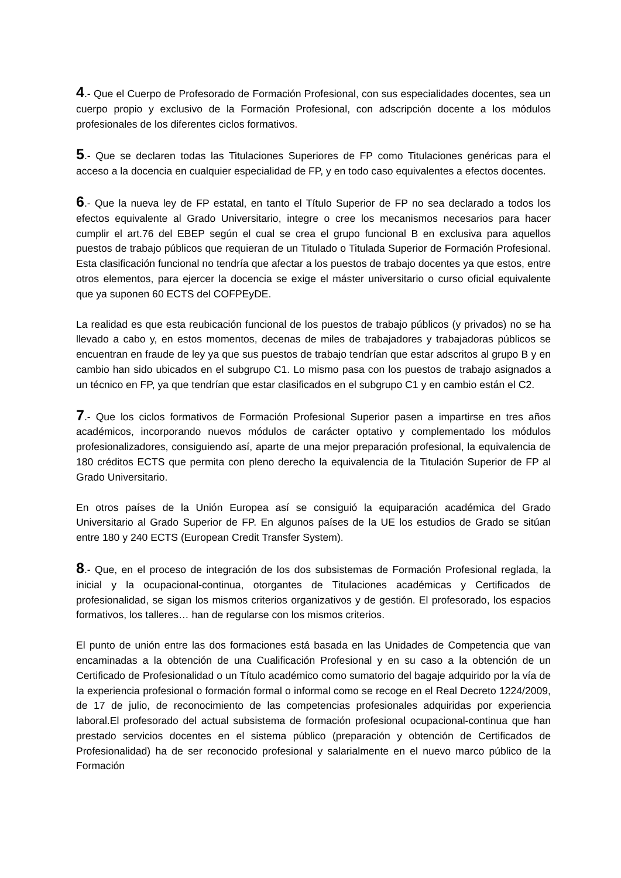4.- Que el Cuerpo de Profesorado de Formación Profesional, con sus especialidades docentes, sea un cuerpo propio y exclusivo de la Formación Profesional, con adscripción docente a los módulos profesionales de los diferentes ciclos formativos.
5.- Que se declaren todas las Titulaciones Superiores de FP como Titulaciones genéricas para el acceso a la docencia en cualquier especialidad de FP, y en todo caso equivalentes a efectos docentes.
6.- Que la nueva ley de FP estatal, en tanto el Título Superior de FP no sea declarado a todos los efectos equivalente al Grado Universitario, integre o cree los mecanismos necesarios para hacer cumplir el art.76 del EBEP según el cual se crea el grupo funcional B en exclusiva para aquellos puestos de trabajo públicos que requieran de un Titulado o Titulada Superior de Formación Profesional. Esta clasificación funcional no tendría que afectar a los puestos de trabajo docentes ya que estos, entre otros elementos, para ejercer la docencia se exige el máster universitario o curso oficial equivalente que ya suponen 60 ECTS del COFPEyDE.
La realidad es que esta reubicación funcional de los puestos de trabajo públicos (y privados) no se ha llevado a cabo y, en estos momentos, decenas de miles de trabajadores y trabajadoras públicos se encuentran en fraude de ley ya que sus puestos de trabajo tendrían que estar adscritos al grupo B y en cambio han sido ubicados en el subgrupo C1. Lo mismo pasa con los puestos de trabajo asignados a un técnico en FP, ya que tendrían que estar clasificados en el subgrupo C1 y en cambio están el C2.
7.- Que los ciclos formativos de Formación Profesional Superior pasen a impartirse en tres años académicos, incorporando nuevos módulos de carácter optativo y complementado los módulos profesionalizadores, consiguiendo así, aparte de una mejor preparación profesional, la equivalencia de 180 créditos ECTS que permita con pleno derecho la equivalencia de la Titulación Superior de FP al Grado Universitario.
En otros países de la Unión Europea así se consiguió la equiparación académica del Grado Universitario al Grado Superior de FP. En algunos países de la UE los estudios de Grado se sitúan entre 180 y 240 ECTS (European Credit Transfer System).
8.- Que, en el proceso de integración de los dos subsistemas de Formación Profesional reglada, la inicial y la ocupacional-continua, otorgantes de Titulaciones académicas y Certificados de profesionalidad, se sigan los mismos criterios organizativos y de gestión. El profesorado, los espacios formativos, los talleres… han de regularse con los mismos criterios.
El punto de unión entre las dos formaciones está basada en las Unidades de Competencia que van encaminadas a la obtención de una Cualificación Profesional y en su caso a la obtención de un Certificado de Profesionalidad o un Título académico como sumatorio del bagaje adquirido por la vía de la experiencia profesional o formación formal o informal como se recoge en el Real Decreto 1224/2009, de 17 de julio, de reconocimiento de las competencias profesionales adquiridas por experiencia laboral.El profesorado del actual subsistema de formación profesional ocupacional-continua que han prestado servicios docentes en el sistema público (preparación y obtención de Certificados de Profesionalidad) ha de ser reconocido profesional y salarialmente en el nuevo marco público de la Formación